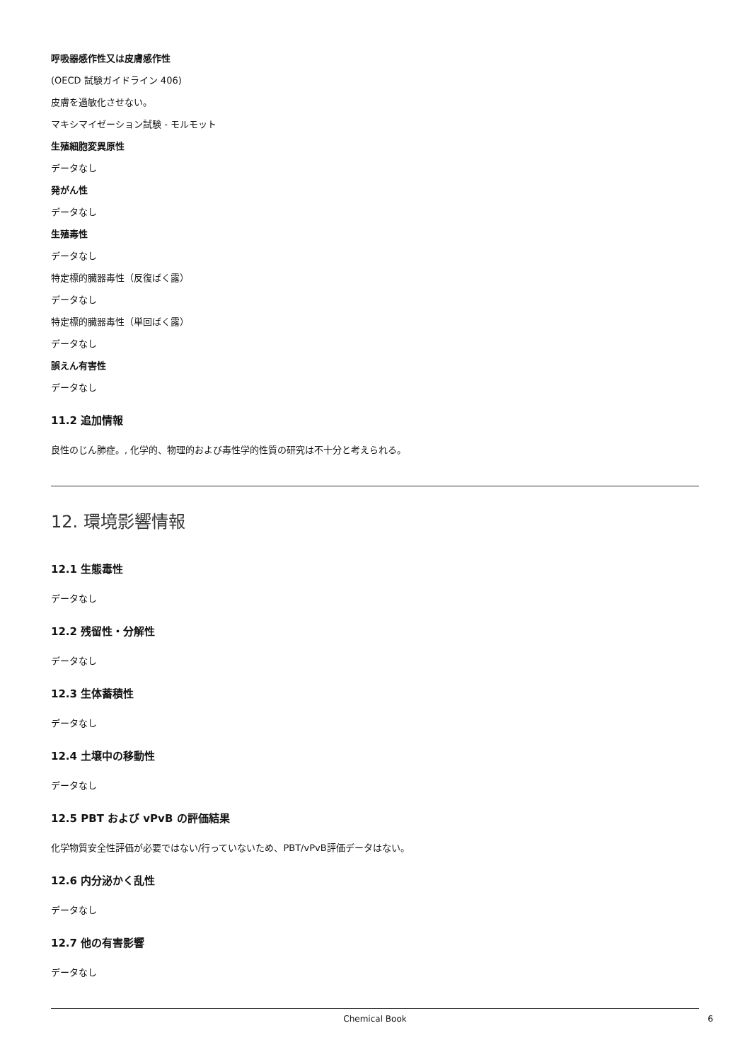呼吸器感作性又は皮膚感作性
(OECD 試験ガイドライン 406)
皮膚を過敏化させない。
マキシマイゼーション試験 - モルモット
生殖細胞変異原性
データなし
発がん性
データなし
生殖毒性
データなし
特定標的臓器毒性（反復ばく露）
データなし
特定標的臓器毒性（単回ばく露）
データなし
誤えん有害性
データなし
11.2 追加情報
良性のじん肺症。, 化学的、物理的および毒性学的性質の研究は不十分と考えられる。
12. 環境影響情報
12.1 生態毒性
データなし
12.2 残留性・分解性
データなし
12.3 生体蓄積性
データなし
12.4 土壌中の移動性
データなし
12.5 PBT および vPvB の評価結果
化学物質安全性評価が必要ではない/行っていないため、PBT/vPvB評価データはない。
12.6 内分泌かく乱性
データなし
12.7 他の有害影響
データなし
Chemical Book 6